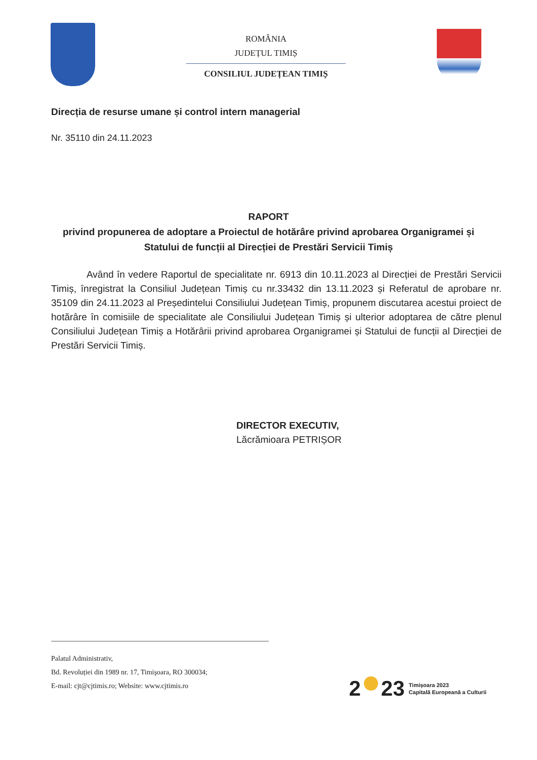ROMÂNIA
JUDEȚUL TIMIȘ
CONSILIUL JUDEȚEAN TIMIȘ
Direcția de resurse umane și control intern managerial
Nr. 35110 din 24.11.2023
RAPORT
privind propunerea de adoptare a Proiectul de hotărâre privind aprobarea Organigramei și Statului de funcții al Direcției de Prestări Servicii Timiș
Având în vedere Raportul de specialitate nr. 6913 din 10.11.2023 al Direcției de Prestări Servicii Timiș, înregistrat la Consiliul Județean Timiș cu nr.33432 din 13.11.2023 și Referatul de aprobare nr. 35109 din 24.11.2023 al Președintelui Consiliului Județean Timiș, propunem discutarea acestui proiect de hotărâre în comisiile de specialitate ale Consiliului Județean Timiș și ulterior adoptarea de către plenul Consiliului Județean Timiș a Hotărârii privind aprobarea Organigramei și Statului de funcții al Direcției de Prestări Servicii Timiș.
DIRECTOR EXECUTIV,
Lăcrămioara PETRIȘOR
Palatul Administrativ,
Bd. Revoluției din 1989 nr. 17, Timişoara, RO 300034;
E-mail: cjt@cjtimis.ro; Website: www.cjtimis.ro
2 23 Timișoara 2023
Capitală Europeană a Culturii